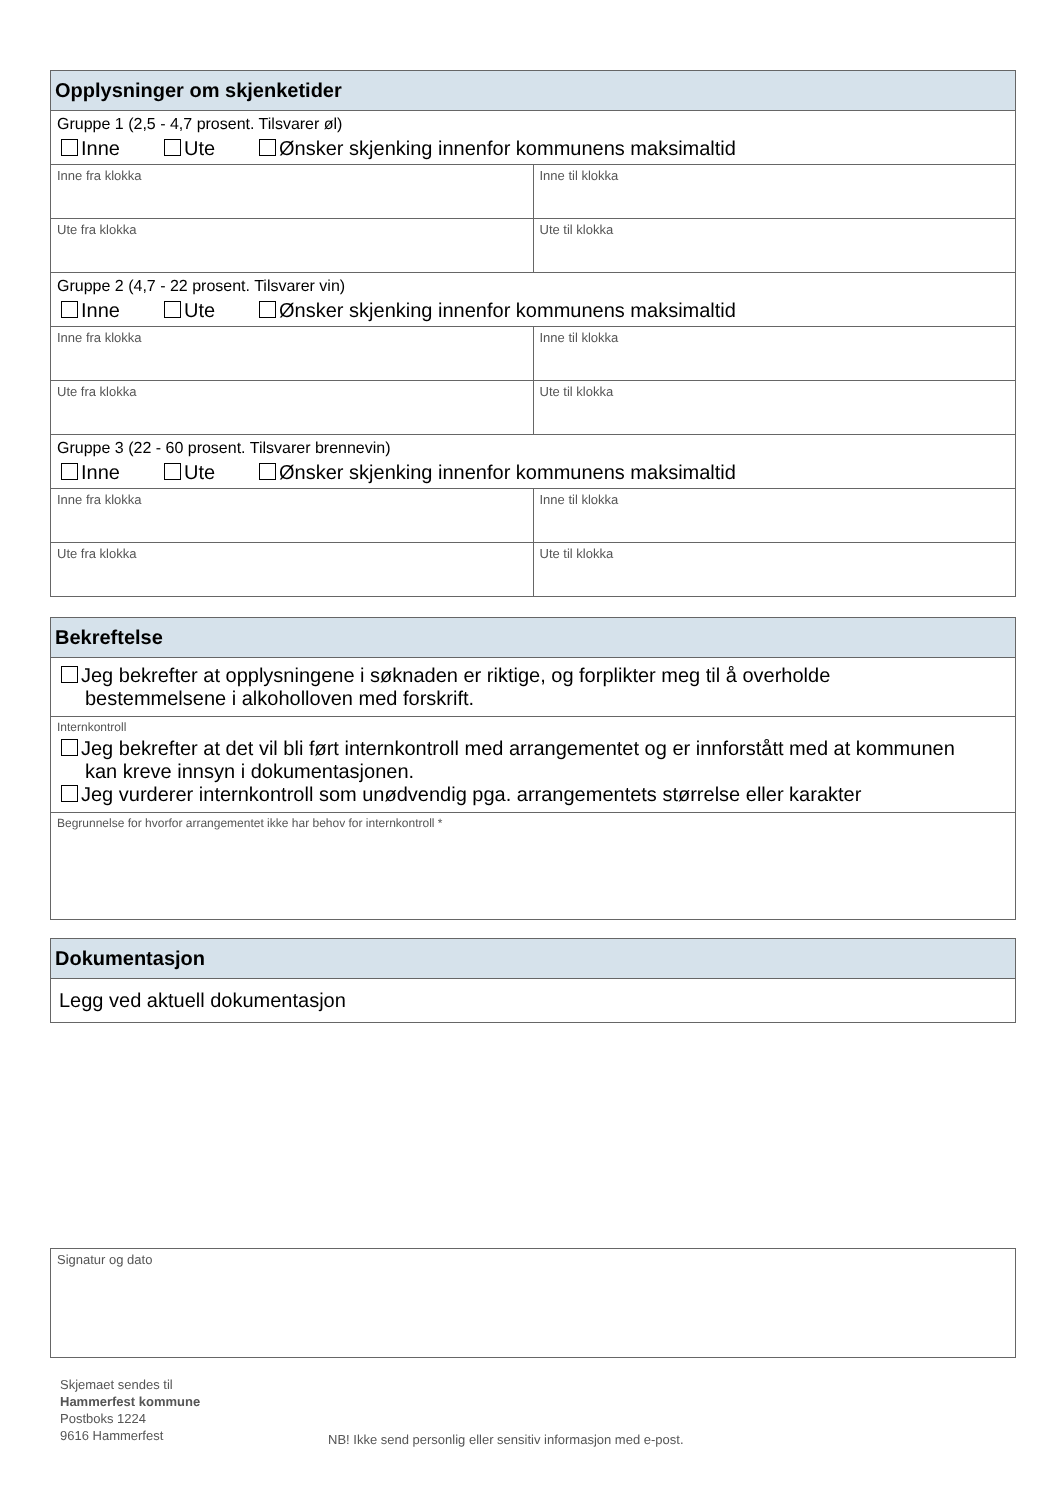Opplysninger om skjenketider
Gruppe 1 (2,5 - 4,7 prosent. Tilsvarer øl)
Inne Ute Ønsker skjenking innenfor kommunens maksimaltid
Inne fra klokka Inne til klokka
Ute fra klokka Ute til klokka
Gruppe 2 (4,7 - 22 prosent. Tilsvarer vin)
Inne Ute Ønsker skjenking innenfor kommunens maksimaltid
Inne fra klokka Inne til klokka
Ute fra klokka Ute til klokka
Gruppe 3 (22 - 60 prosent. Tilsvarer brennevin)
Inne Ute Ønsker skjenking innenfor kommunens maksimaltid
Inne fra klokka Inne til klokka
Ute fra klokka Ute til klokka
Bekreftelse
Jeg bekrefter at opplysningene i søknaden er riktige, og forplikter meg til å overholde
bestemmelsene i alkoholloven med forskrift.
Internkontroll
Jeg bekrefter at det vil bli ført internkontroll med arrangementet og er innforstått med at kommunen
kan kreve innsyn i dokumentasjonen.
Jeg vurderer internkontroll som unødvendig pga. arrangementets størrelse eller karakter
Begrunnelse for hvorfor arrangementet ikke har behov for internkontroll *
Dokumentasjon
Legg ved aktuell dokumentasjon
Signatur og dato
Skjemaet sendes til
Hammerfest kommune
Postboks 1224
9616 Hammerfest
NB! Ikke send personlig eller sensitiv informasjon med e-post.